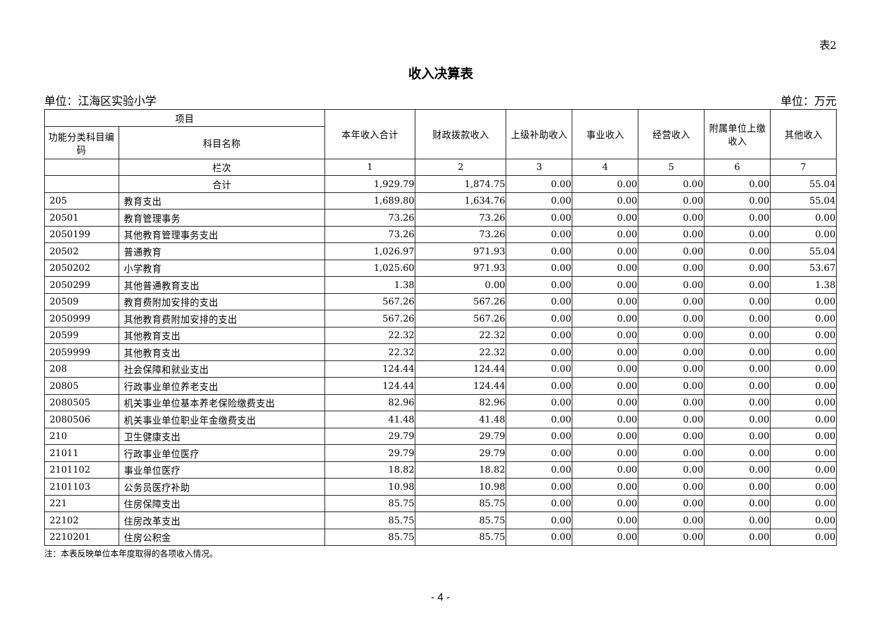表2
收入决算表
单位：江海区实验小学 单位：万元
| 项目 | | 本年收入合计 | 财政拨款收入 | 上级补助收入 | 事业收入 | 经营收入 | 附属单位上缴收入 | 其他收入 |
| --- | --- | --- | --- | --- | --- | --- | --- | --- |
| 功能分类科目编码 | 科目名称 | | | | | | | |
| | 栏次 | 1 | 2 | 3 | 4 | 5 | 6 | 7 |
| | 合计 | 1,929.79 | 1,874.75 | 0.00 | 0.00 | 0.00 | 0.00 | 55.04 |
| 205 | 教育支出 | 1,689.80 | 1,634.76 | 0.00 | 0.00 | 0.00 | 0.00 | 55.04 |
| 20501 | 教育管理事务 | 73.26 | 73.26 | 0.00 | 0.00 | 0.00 | 0.00 | 0.00 |
| 2050199 | 其他教育管理事务支出 | 73.26 | 73.26 | 0.00 | 0.00 | 0.00 | 0.00 | 0.00 |
| 20502 | 普通教育 | 1,026.97 | 971.93 | 0.00 | 0.00 | 0.00 | 0.00 | 55.04 |
| 2050202 | 小学教育 | 1,025.60 | 971.93 | 0.00 | 0.00 | 0.00 | 0.00 | 53.67 |
| 2050299 | 其他普通教育支出 | 1.38 | 0.00 | 0.00 | 0.00 | 0.00 | 0.00 | 1.38 |
| 20509 | 教育费附加安排的支出 | 567.26 | 567.26 | 0.00 | 0.00 | 0.00 | 0.00 | 0.00 |
| 2050999 | 其他教育费附加安排的支出 | 567.26 | 567.26 | 0.00 | 0.00 | 0.00 | 0.00 | 0.00 |
| 20599 | 其他教育支出 | 22.32 | 22.32 | 0.00 | 0.00 | 0.00 | 0.00 | 0.00 |
| 2059999 | 其他教育支出 | 22.32 | 22.32 | 0.00 | 0.00 | 0.00 | 0.00 | 0.00 |
| 208 | 社会保障和就业支出 | 124.44 | 124.44 | 0.00 | 0.00 | 0.00 | 0.00 | 0.00 |
| 20805 | 行政事业单位养老支出 | 124.44 | 124.44 | 0.00 | 0.00 | 0.00 | 0.00 | 0.00 |
| 2080505 | 机关事业单位基本养老保险缴费支出 | 82.96 | 82.96 | 0.00 | 0.00 | 0.00 | 0.00 | 0.00 |
| 2080506 | 机关事业单位职业年金缴费支出 | 41.48 | 41.48 | 0.00 | 0.00 | 0.00 | 0.00 | 0.00 |
| 210 | 卫生健康支出 | 29.79 | 29.79 | 0.00 | 0.00 | 0.00 | 0.00 | 0.00 |
| 21011 | 行政事业单位医疗 | 29.79 | 29.79 | 0.00 | 0.00 | 0.00 | 0.00 | 0.00 |
| 2101102 | 事业单位医疗 | 18.82 | 18.82 | 0.00 | 0.00 | 0.00 | 0.00 | 0.00 |
| 2101103 | 公务员医疗补助 | 10.98 | 10.98 | 0.00 | 0.00 | 0.00 | 0.00 | 0.00 |
| 221 | 住房保障支出 | 85.75 | 85.75 | 0.00 | 0.00 | 0.00 | 0.00 | 0.00 |
| 22102 | 住房改革支出 | 85.75 | 85.75 | 0.00 | 0.00 | 0.00 | 0.00 | 0.00 |
| 2210201 | 住房公积金 | 85.75 | 85.75 | 0.00 | 0.00 | 0.00 | 0.00 | 0.00 |
注：本表反映单位本年度取得的各项收入情况。
- 4 -